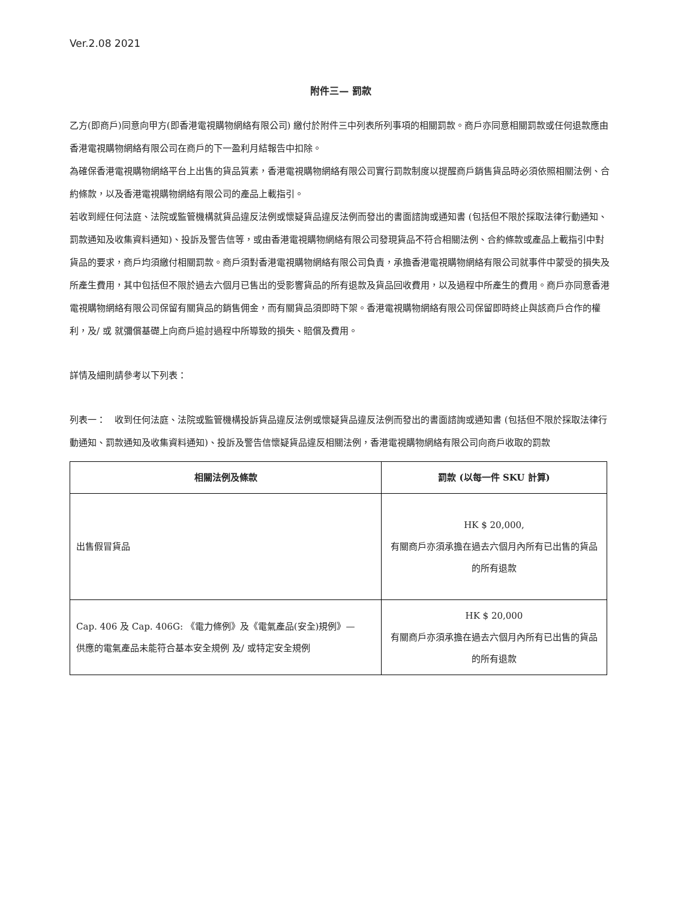Ver.2.08 2021
附件三— 罰款
乙方(即商戶)同意向甲方(即香港電視購物網絡有限公司) 繳付於附件三中列表所列事項的相關罰款。商戶亦同意相關罰款或任何退款應由香港電視購物網絡有限公司在商戶的下一盈利月結報告中扣除。
為確保香港電視購物網絡平台上出售的貨品質素，香港電視購物網絡有限公司實行罰款制度以提醒商戶銷售貨品時必須依照相關法例、合約條款，以及香港電視購物網絡有限公司的產品上載指引。
若收到經任何法庭、法院或監管機構就貨品違反法例或懷疑貨品違反法例而發出的書面諮詢或通知書 (包括但不限於採取法律行動通知、罰款通知及收集資料通知)、投訴及警告信等，或由香港電視購物網絡有限公司發現貨品不符合相關法例、合約條款或產品上載指引中對貨品的要求，商戶均須繳付相關罰款。商戶須對香港電視購物網絡有限公司負責，承擔香港電視購物網絡有限公司就事件中蒙受的損失及所產生費用，其中包括但不限於過去六個月已售出的受影響貨品的所有退款及貨品回收費用，以及過程中所產生的費用。商戶亦同意香港電視購物網絡有限公司保留有關貨品的銷售佣金，而有關貨品須即時下架。香港電視購物網絡有限公司保留即時終止與該商戶合作的權利，及/ 或 就彌償基礎上向商戶追討過程中所導致的損失、賠償及費用。
詳情及細則請參考以下列表：
列表一：　收到任何法庭、法院或監管機構投訴貨品違反法例或懷疑貨品違反法例而發出的書面諮詢或通知書 (包括但不限於採取法律行動通知、罰款通知及收集資料通知)、投訴及警告信懷疑貨品違反相關法例，香港電視購物網絡有限公司向商戶收取的罰款
| 相關法例及條款 | 罰款 (以每一件 SKU 計算) |
| --- | --- |
| 出售假冒貨品 | HK $ 20,000, 有關商戶亦須承擔在過去六個月內所有已出售的貨品的所有退款 |
| Cap. 406 及 Cap. 406G: 《電力條例》及《電氣產品(安全)規例》— 供應的電氣產品未能符合基本安全規例 及/ 或特定安全規例 | HK $ 20,000 有關商戶亦須承擔在過去六個月內所有已出售的貨品的所有退款 |